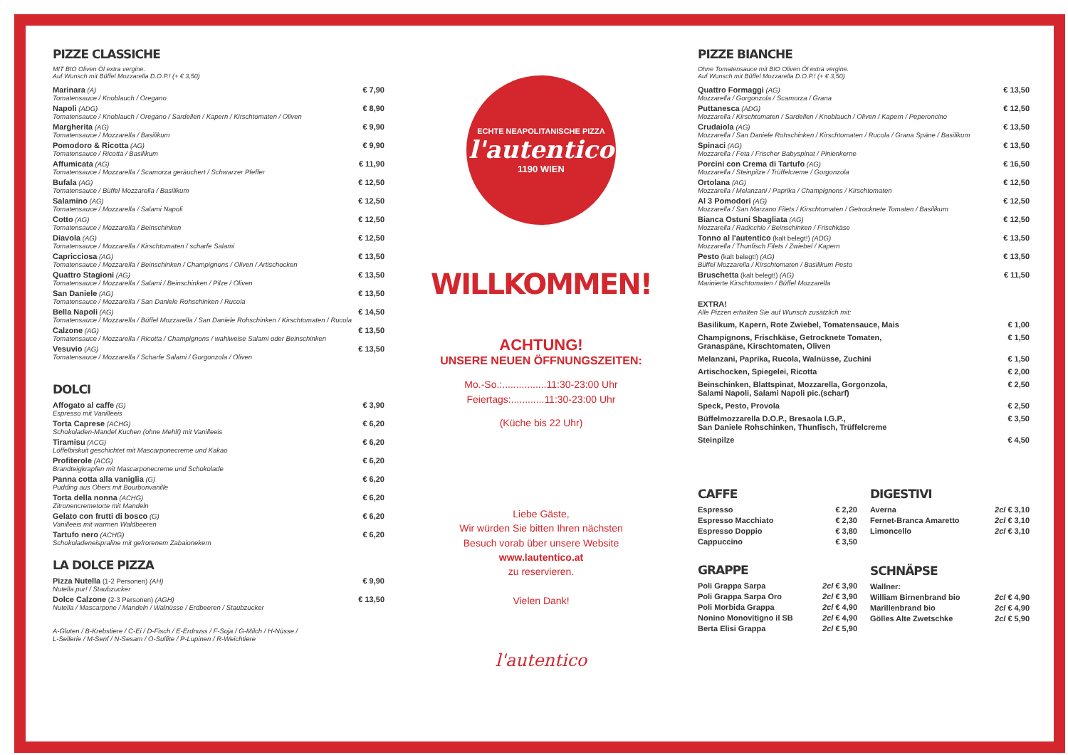PIZZE CLASSICHE
MIT BIO Oliven Öl extra vergine.
Auf Wunsch mit Büffel Mozzarella D.O.P.! (+ € 3,50)
Marinara (A)
Tomatensauce / Knoblauch / Oregano
€ 7,90
Napoli (ADG)
Tomatensauce / Knoblauch / Oregano / Sardellen / Kapern / Kirschtomaten / Oliven
€ 8,90
Margherita (AG)
Tomatensauce / Mozzarella / Basilikum
€ 9,90
Pomodoro & Ricotta (AG)
Tomatensauce / Ricotta / Basilikum
€ 9,90
Affumicata (AG)
Tomatensauce / Mozzarella / Scamorza geräuchert / Schwarzer Pfeffer
€ 11,90
Bufala (AG)
Tomatensauce / Büffel Mozzarella / Basilikum
€ 12,50
Salamino (AG)
Tomatensauce / Mozzarella / Salami Napoli
€ 12,50
Cotto (AG)
Tomatensauce / Mozzarella / Beinschinken
€ 12,50
Diavola (AG)
Tomatensauce / Mozzarella / Kirschtomaten / scharfe Salami
€ 12,50
Capricciosa (AG)
Tomatensauce / Mozzarella / Beinschinken / Champignons / Oliven / Artischocken
€ 13,50
Quattro Stagioni (AG)
Tomatensauce / Mozzarella / Salami / Beinschinken / Pilze / Oliven
€ 13,50
San Daniele (AG)
Tomatensauce / Mozzarella / San Daniele Rohschinken / Rucola
€ 13,50
Bella Napoli (AG)
Tomatensauce / Mozzarella / Büffel Mozzarella / San Daniele Rohschinken / Kirschtomaten / Rucola
€ 14,50
Calzone (AG)
Tomatensauce / Mozzarella / Ricotta / Champignons / wahlweise Salami oder Beinschinken
€ 13,50
Vesuvio (AG)
Tomatensauce / Mozzarella / Scharfe Salami / Gorgonzola / Oliven
€ 13,50
DOLCI
Affogato al caffe (G)
Espresso mit Vanilleeis
€ 3,90
Torta Caprese (ACHG)
Schokoladen-Mandel Kuchen (ohne Mehl!) mit Vanilleeis
€ 6,20
Tiramisu (ACG)
Löffelbiskuit geschichtet mit Mascarponecreme und Kakao
€ 6,20
Profiterole (ACG)
Brandteigkrapfen mit Mascarponecreme und Schokolade
€ 6,20
Panna cotta alla vaniglia (G)
Pudding aus Obers mit Bourbonvanille
€ 6,20
Torta della nonna (ACHG)
Zitronencremetorte mit Mandeln
€ 6,20
Gelato con frutti di bosco (G)
Vanilleeis mit warmen Waldbeeren
€ 6,20
Tartufo nero (ACHG)
Schokoladeneispraline mit gefrorenem Zabaionekern
€ 6,20
LA DOLCE PIZZA
Pizza Nutella (1-2 Personen) (AH)
Nutella pur! / Staubzucker
€ 9,90
Dolce Calzone (2-3 Personen) (AGH)
Nutella / Mascarpone / Mandeln / Walnüsse / Erdbeeren / Staubzucker
€ 13,50
A-Gluten / B-Krebstiere / C-Ei / D-Fisch / E-Erdnuss / F-Soja / G-Milch / H-Nüsse /
L-Sellerie / M-Senf / N-Sesam / O-Sulfite / P-Lupinen / R-Weichtiere
ECHTE NEAPOLITANISCHE PIZZA
l'autentico
1190 WIEN
WILLKOMMEN!
ACHTUNG!
UNSERE NEUEN ÖFFNUNGSZEITEN:
Mo.-So.:................11:30-23:00 Uhr
Feiertags:............11:30-23:00 Uhr
(Küche bis 22 Uhr)
Liebe Gäste,
Wir würden Sie bitten Ihren nächsten
Besuch vorab über unsere Website
www.lautentico.at
zu reservieren.
Vielen Dank!
l'autentico
PIZZE BIANCHE
Ohne Tomatensauce mit BIO Oliven Öl extra vergine.
Auf Wunsch mit Büffel Mozzarella D.O.P.! (+ € 3,50)
Quattro Formaggi (AG)
Mozzarella / Gorgonzola / Scamorza / Grana
€ 13,50
Puttanesca (ADG)
Mozzarella / Kirschtomaten / Sardellen / Knoblauch / Oliven / Kapern / Peperoncino
€ 12,50
Crudaiola (AG)
Mozzarella / San Daniele Rohschinken / Kirschtomaten / Rucola / Grana Späne / Basilikum
€ 13,50
Spinaci (AG)
Mozzarella / Feta / Frischer Babyspinat / Pinienkerne
€ 13,50
Porcini con Crema di Tartufo (AG)
Mozzarella / Steinpilze / Trüffelcreme / Gorgonzola
€ 16,50
Ortolana (AG)
Mozzarella / Melanzani / Paprika / Champignons / Kirschtomaten
€ 12,50
Al 3 Pomodori (AG)
Mozzarella / San Marzano Filets / Kirschtomaten / Getrocknete Tomaten / Basilikum
€ 12,50
Bianca Ostuni Sbagliata (AG)
Mozzarella / Radicchio / Beinschinken / Frischkäse
€ 12,50
Tonno al l'autentico (kalt belegt!) (ADG)
Mozzarella / Thunfisch Filets / Zwiebel / Kapern
€ 13,50
Pesto (kalt belegt!) (AG)
Büffel Mozzarella / Kirschtomaten / Basilikum Pesto
€ 13,50
Bruschetta (kalt belegt!) (AG)
Marinierte Kirschtomaten / Büffel Mozzarella
€ 11,50
EXTRA!
Alle Pizzen erhalten Sie auf Wunsch zusätzlich mit:
Basilikum, Kapern, Rote Zwiebel, Tomatensauce, Mais € 1,00
Champignons, Frischkäse, Getrocknete Tomaten,
Granaspäne, Kirschtomaten, Oliven € 1,50
Melanzani, Paprika, Rucola, Walnüsse, Zuchini € 1,50
Artischocken, Spiegelei, Ricotta € 2,00
Beinschinken, Blattspinat, Mozzarella, Gorgonzola,
Salami Napoli, Salami Napoli pic.(scharf) € 2,50
Speck, Pesto, Provola € 2,50
Büffelmozzarella D.O.P., Bresaola I.G.P.,
San Daniele Rohschinken, Thunfisch, Trüffelcreme € 3,50
Steinpilze € 4,50
CAFFE
Espresso € 2,20
Espresso Macchiato € 2,30
Espresso Doppio € 3,80
Cappuccino € 3,50
GRAPPE
Poli Grappa Sarpa 2cl € 3,90
Poli Grappa Sarpa Oro 2cl € 3,90
Poli Morbida Grappa 2cl € 4,90
Nonino Monovitigno il SB 2cl € 4,90
Berta Elisi Grappa 2cl € 5,90
DIGESTIVI
Averna 2cl € 3,10
Fernet-Branca Amaretto 2cl € 3,10
Limoncello 2cl € 3,10
SCHNÄPSE
Wallner:
William Birnenbrand bio 2cl € 4,90
Marillenbrand bio 2cl € 4,90
Gölles Alte Zwetschke 2cl € 5,90